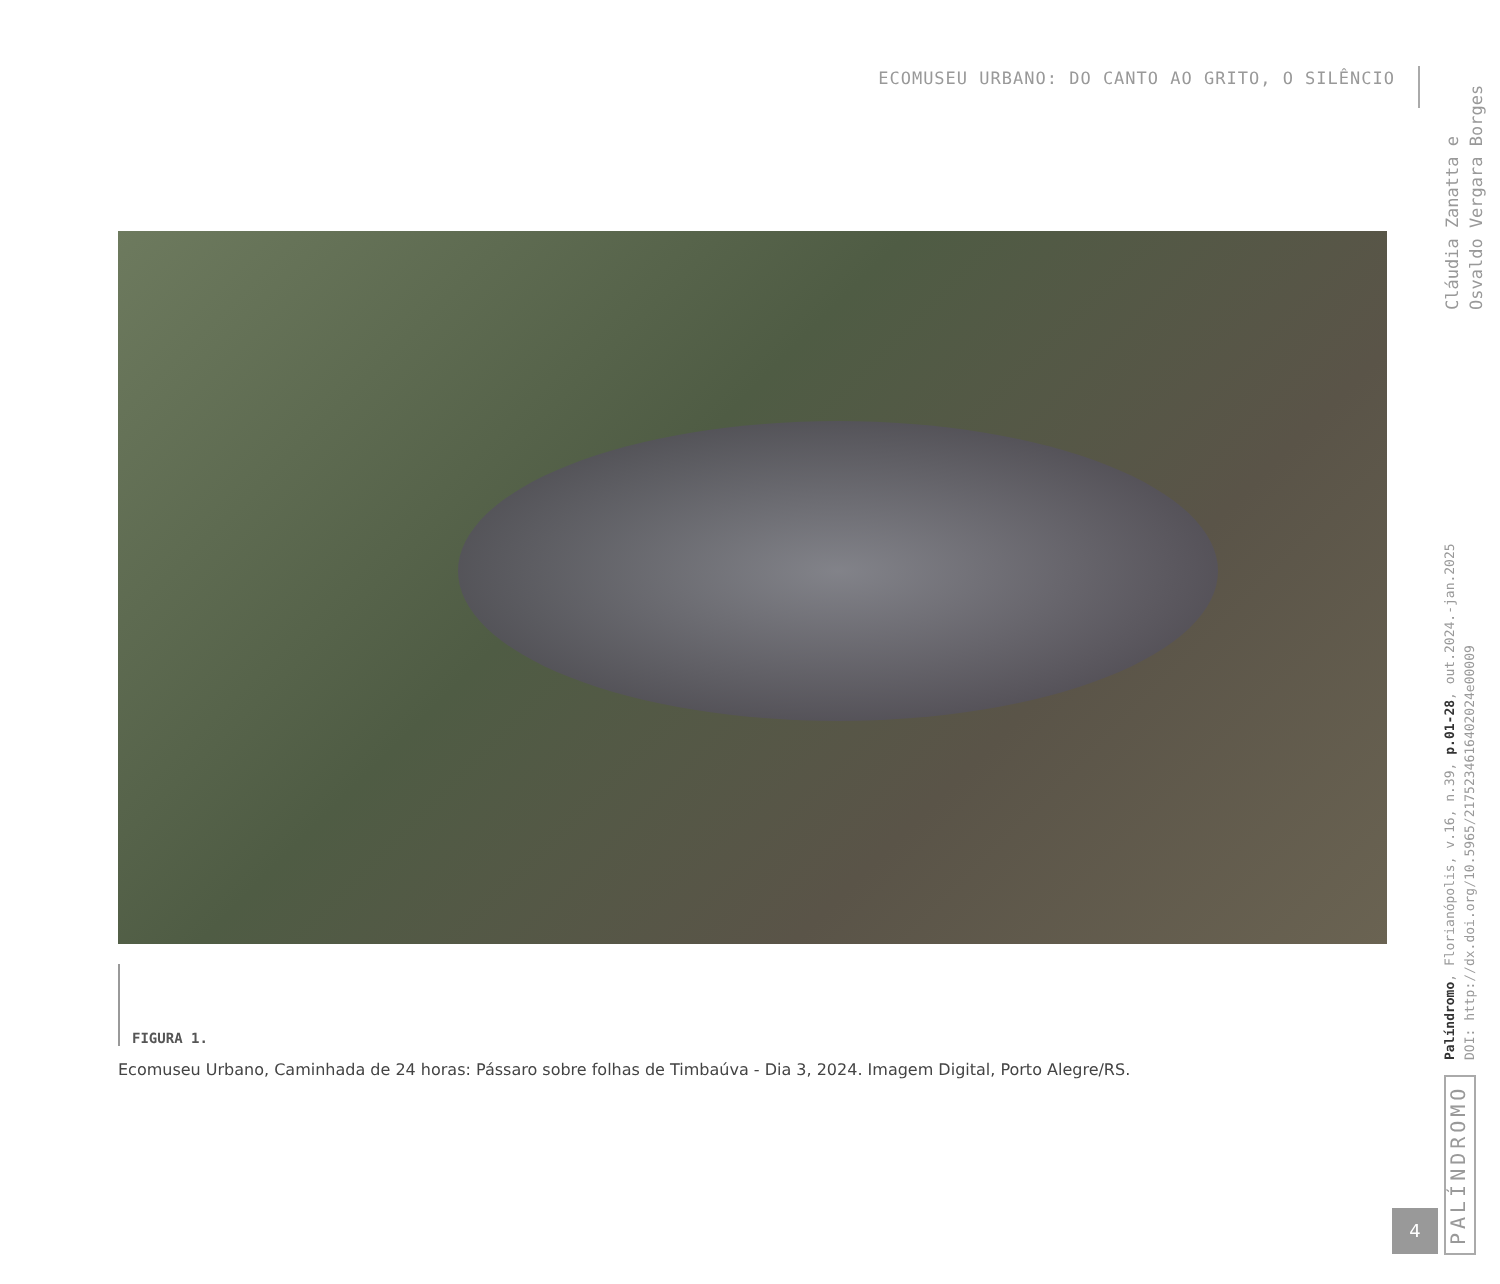ECOMUSEU URBANO: DO CANTO AO GRITO, O SILÊNCIO
Cláudia Zanatta e
Osvaldo Vergara Borges
FIGURA 1.
Ecomuseu Urbano, Caminhada de 24 horas: Pássaro sobre folhas de Timbaúva - Dia 3, 2024. Imagem Digital, Porto Alegre/RS.
Palíndromo, Florianópolis, v.16, n.39, p.01-28, out.2024.-jan.2025
DOI: http://dx.doi.org/10.5965/2175234616402024e00009
PALÍNDROMO
4